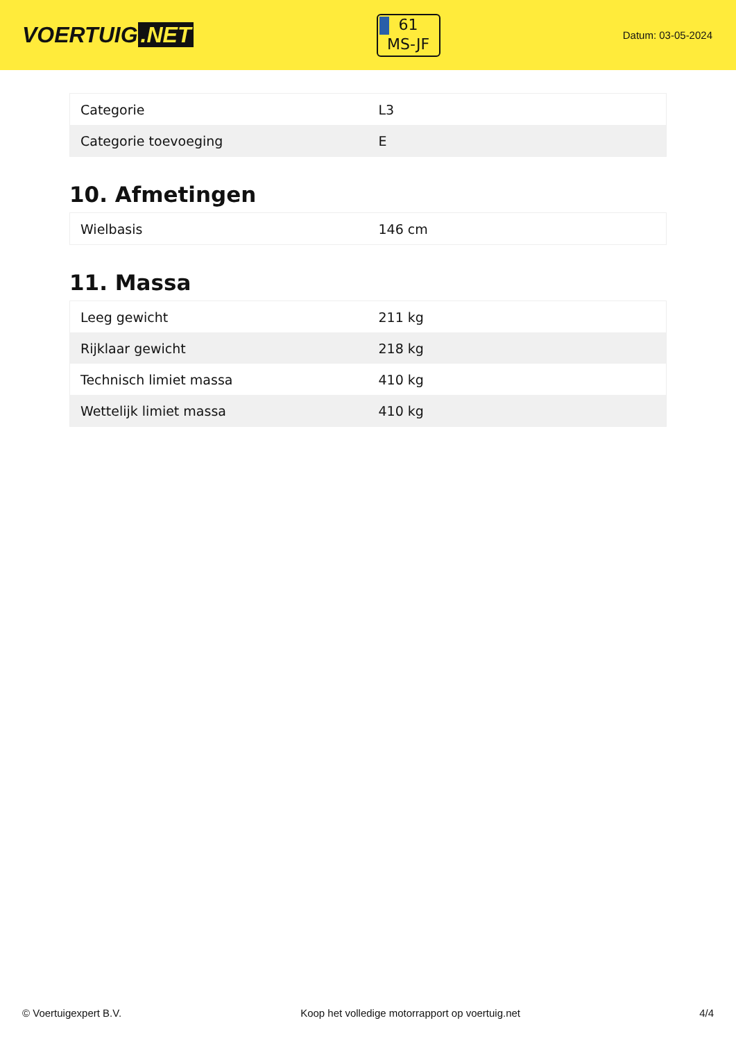VOERTUIG.NET
61
MS-JF
Datum: 03-05-2024
| Categorie | L3 |
| Categorie toevoeging | E |
10. Afmetingen
| Wielbasis | 146 cm |
11. Massa
| Leeg gewicht | 211 kg |
| Rijklaar gewicht | 218 kg |
| Technisch limiet massa | 410 kg |
| Wettelijk limiet massa | 410 kg |
© Voertuigexpert B.V. Koop het volledige motorrapport op voertuig.net 4/4